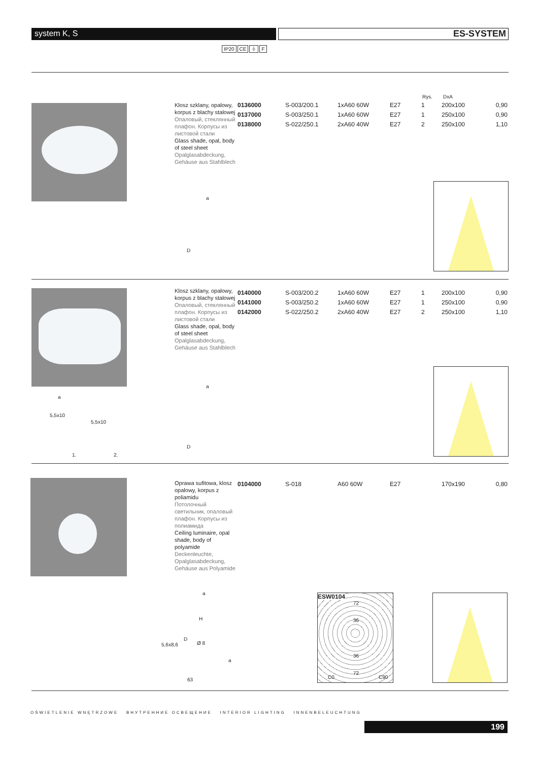system K, S ES-SYSTEM
IP20 CE ⏚ F
Klosz szklany, opalowy, korpus z blachy stalowej
Опаловый, стеклянный плафон. Корпусы из листовой стали
Glass shade, opal, body of steel sheet
Opalglasabdeckung, Gehäuse aus Stahlblech
Rys. DxA
| 0136000 | S-003/200.1 | 1xA60 60W | E27 | 1 | 200x100 | 0,90 |
| 0137000 | S-003/250.1 | 1xA60 60W | E27 | 1 | 250x100 | 0,90 |
| 0138000 | S-022/250.1 | 2xA60 40W | E27 | 2 | 250x100 | 1,10 |
a
D
Klosz szklany, opalowy, korpus z blachy stalowej
Опаловый, стеклянный плафон. Корпусы из листовой стали
Glass shade, opal, body of steel sheet
Opalglasabdeckung, Gehäuse aus Stahlblech
| 0140000 | S-003/200.2 | 1xA60 60W | E27 | 1 | 200x100 | 0,90 |
| 0141000 | S-003/250.2 | 1xA60 60W | E27 | 1 | 250x100 | 0,90 |
| 0142000 | S-022/250.2 | 2xA60 40W | E27 | 2 | 250x100 | 1,10 |
a
5,5x10
5,5x10
1. 2.
a
D
Oprawa sufitowa, klosz opalowy, korpus z poliamidu
Потолочный светильник, опаловый плафон. Корпусы из полиамида
Ceiling luminaire, opal shade, body of polyamide
Deckenleuchte, Opalglasabdeckung, Gehäuse aus Polyamide
| 0104000 | S-018 | A60 60W | E27 | 170x190 | 0,80 |
a
H
D
5,6x8,6 Ø 8
a
63
ESW0104
72
36
36
72
C0 C90
OŚWIETLENIE WNĘTRZOWE ВНУТРЕННИЕ ОСВЕЩЕНИЕ INTERIOR LIGHTING INNENBELEUCHTUNG
199